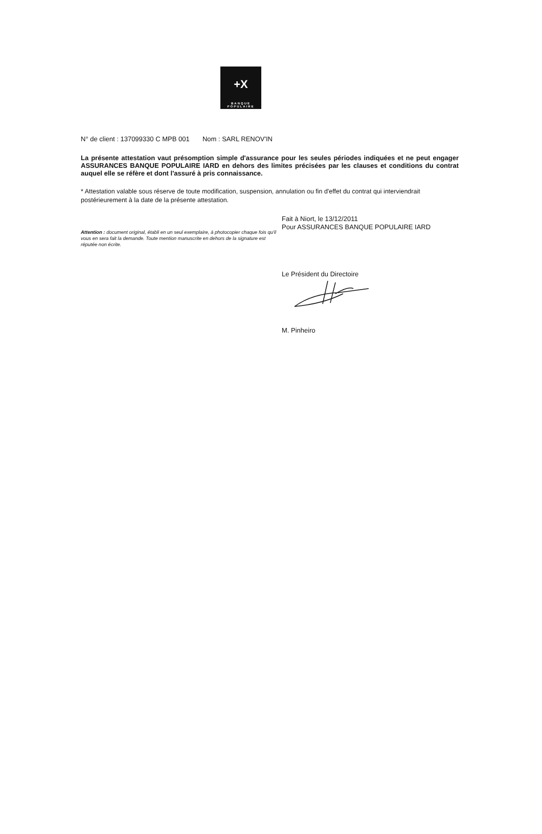+X
BANQUE
POPULAIRE
N° de client : 137099330 C MPB 001 Nom : SARL RENOV'IN
La présente attestation vaut présomption simple d'assurance pour les seules périodes indiquées et ne peut engager ASSURANCES BANQUE POPULAIRE IARD en dehors des limites précisées par les clauses et conditions du contrat auquel elle se réfère et dont l'assuré à pris connaissance.
* Attestation valable sous réserve de toute modification, suspension, annulation ou fin d'effet du contrat qui interviendrait postérieurement à la date de la présente attestation.
Attention : document original, établi en un seul exemplaire, à photocopier chaque fois qu'il vous en sera fait la demande. Toute mention manuscrite en dehors de la signature est réputée non écrite.
Fait à Niort, le 13/12/2011
Pour ASSURANCES BANQUE POPULAIRE IARD
Le Président du Directoire
M. Pinheiro